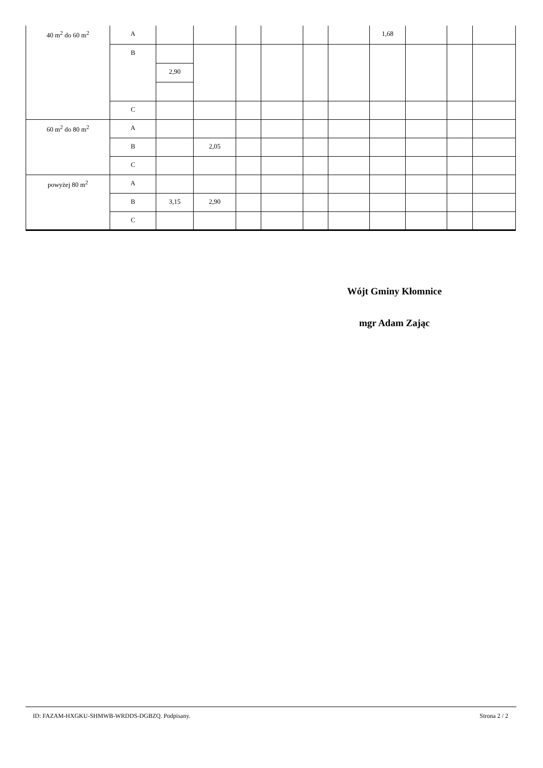| 40 m<sup>2</sup> do 60 m<sup>2</sup> | A | | | | | | | 1,68 | | | |
| | B | | | | | | | | | | |
| | | 2,90 | | | | | | | | | |
| | C | | | | | | | | | | |
| 60 m<sup>2</sup> do 80 m<sup>2</sup> | A | | | | | | | | | | |
| | B | | 2,05 | | | | | | | | |
| | C | | | | | | | | | | |
| powyżej 80 m<sup>2</sup> | A | | | | | | | | | | |
| | B | 3,15 | 2,90 | | | | | | | | |
| | C | | | | | | | | | | |
Wójt Gminy Kłomnice
mgr Adam Zając
ID: FAZAM-HXGKU-SHMWB-WRDDS-DGBZQ. Podpisany. Strona 2 / 2